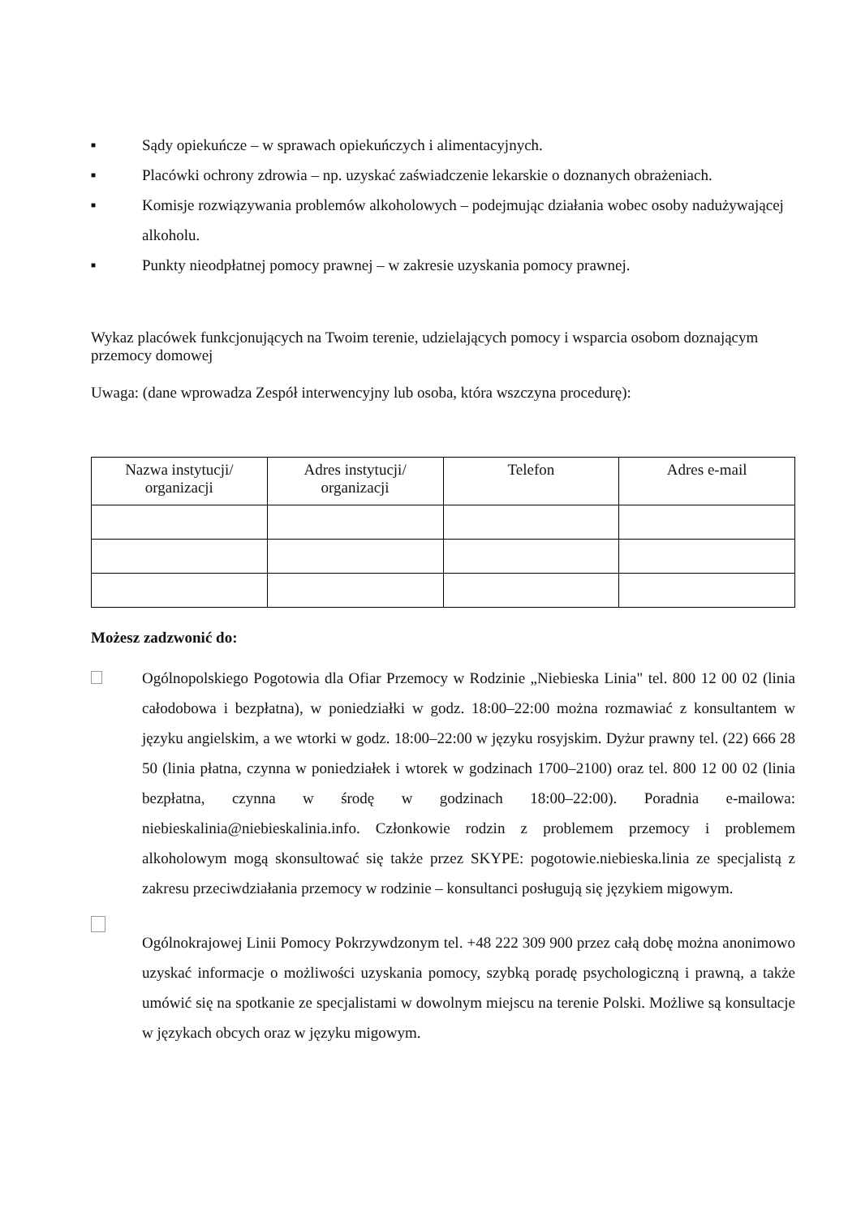■
Sądy opiekuńcze – w sprawach opiekuńczych i alimentacyjnych.
■
Placówki ochrony zdrowia – np. uzyskać zaświadczenie lekarskie o doznanych obrażeniach.
■
Komisje rozwiązywania problemów alkoholowych – podejmując działania wobec osoby nadużywającej alkoholu.
■
Punkty nieodpłatnej pomocy prawnej – w zakresie uzyskania pomocy prawnej.
Wykaz placówek funkcjonujących na Twoim terenie, udzielających pomocy i wsparcia osobom doznającym przemocy domowej
Uwaga: (dane wprowadza Zespół interwencyjny lub osoba, która wszczyna procedurę):
| Nazwa instytucji/ organizacji | Adres instytucji/ organizacji | Telefon | Adres e-mail |
| --- | --- | --- | --- |
Możesz zadzwonić do:
Ogólnopolskiego Pogotowia dla Ofiar Przemocy w Rodzinie „Niebieska Linia" tel. 800 12 00 02 (linia całodobowa i bezpłatna), w poniedziałki w godz. 18:00–22:00 można rozmawiać z konsultantem w języku angielskim, a we wtorki w godz. 18:00–22:00 w języku rosyjskim. Dyżur prawny tel. (22) 666 28 50 (linia płatna, czynna w poniedziałek i wtorek w godzinach 1700–2100) oraz tel. 800 12 00 02 (linia bezpłatna, czynna w środę w godzinach 18:00–22:00). Poradnia e-mailowa: niebieskalinia@niebieskalinia.info. Członkowie rodzin z problemem przemocy i problemem alkoholowym mogą skonsultować się także przez SKYPE: pogotowie.niebieska.linia ze specjalistą z zakresu przeciwdziałania przemocy w rodzinie – konsultanci posługują się językiem migowym.
Ogólnokrajowej Linii Pomocy Pokrzywdzonym tel. +48 222 309 900 przez całą dobę można anonimowo uzyskać informacje o możliwości uzyskania pomocy, szybką poradę psychologiczną i prawną, a także umówić się na spotkanie ze specjalistami w dowolnym miejscu na terenie Polski. Możliwe są konsultacje w językach obcych oraz w języku migowym.